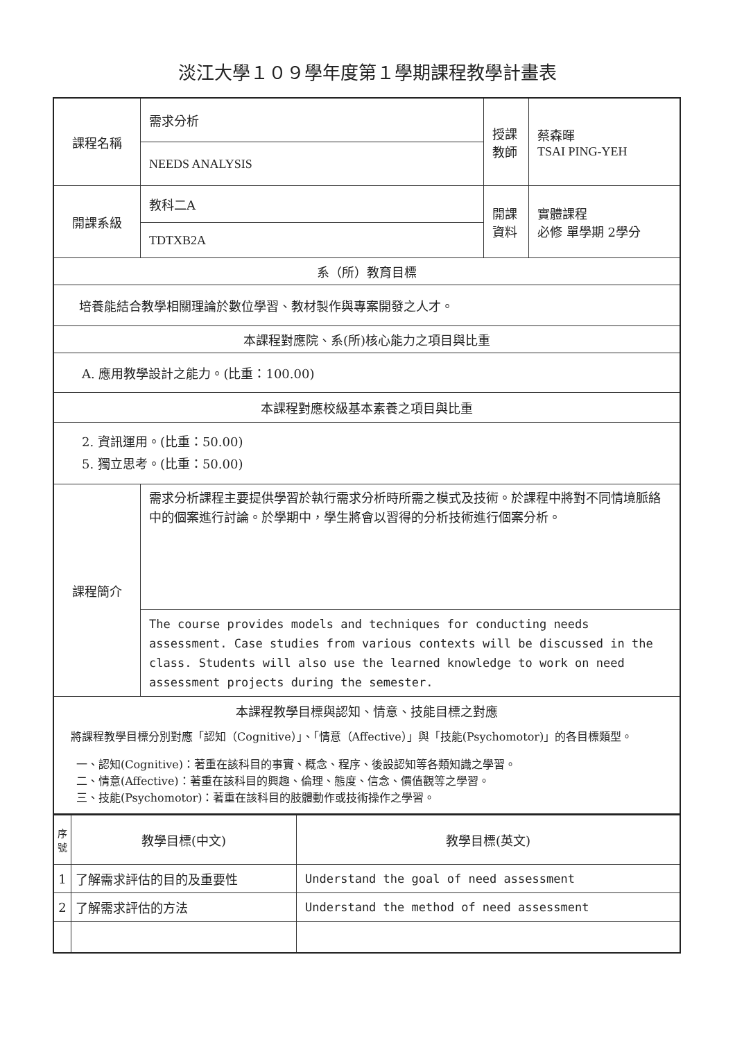淡江大學１０９學年度第１學期課程教學計畫表
| 課程名稱 | 需求分析 | 授課 教師 | 蔡森暉 TSAI PING-YEH |
| | NEEDS ANALYSIS | | |
| 開課系級 | 教科二A | 開課 資料 | 實體課程 必修 單學期 2學分 |
| | TDTXB2A | | |
| 系（所）教育目標 | | | |
| 培養能結合教學相關理論於數位學習、教材製作與專案開發之人才。 | | | |
| 本課程對應院、系(所)核心能力之項目與比重 | | | |
| A. 應用教學設計之能力。(比重：100.00) | | | |
| 本課程對應校級基本素養之項目與比重 | | | |
| 2. 資訊運用。(比重：50.00) 5. 獨立思考。(比重：50.00) | | | |
| 課程簡介 | 需求分析課程主要提供學習於執行需求分析時所需之模式及技術。於課程中將對不同情境脈絡中的個案進行討論。於學期中，學生將會以習得的分析技術進行個案分析。 | | |
| | The course provides models and techniques for conducting needs assessment. Case studies from various contexts will be discussed in the class. Students will also use the learned knowledge to work on need assessment projects during the semester. | | |
| 本課程教學目標與認知、情意、技能目標之對應 將課程教學目標分別對應「認知（Cognitive）」、「情意（Affective）」與「技能(Psychomotor)」的各目標類型。 一、認知(Cognitive)：著重在該科目的事實、概念、程序、後設認知等各類知識之學習。 二、情意(Affective)：著重在該科目的興趣、倫理、態度、信念、價值觀等之學習。 三、技能(Psychomotor)：著重在該科目的肢體動作或技術操作之學習。 | | | |
| 序號 | 教學目標(中文) | 教學目標(英文) |
| --- | --- | --- |
| 1 | 了解需求評估的目的及重要性 | Understand the goal of need assessment |
| 2 | 了解需求評估的方法 | Understand the method of need assessment |